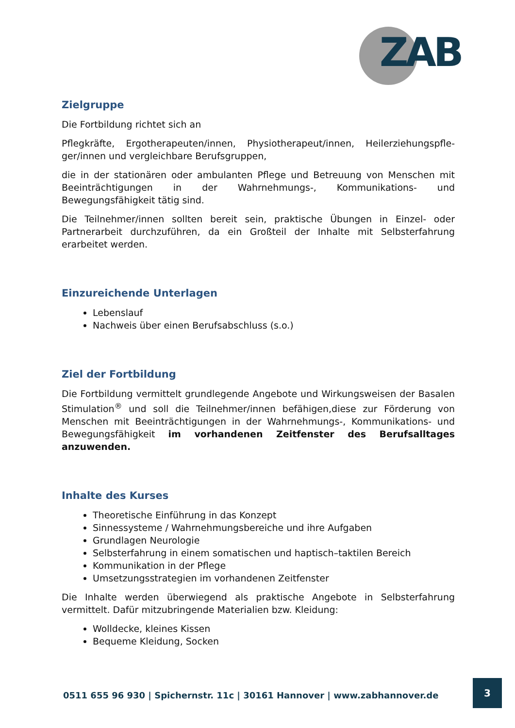ZAB
Zielgruppe
Die Fortbildung richtet sich an
Pflegkräfte, Ergotherapeuten/innen, Physiotherapeut/innen, Heilerziehungspfle-ger/innen und vergleichbare Berufsgruppen,
die in der stationären oder ambulanten Pflege und Betreuung von Menschen mit Beeinträchtigungen in der Wahrnehmungs-, Kommunikations- und Bewegungsfähigkeit tätig sind.
Die Teilnehmer/innen sollten bereit sein, praktische Übungen in Einzel- oder Partnerarbeit durchzuführen, da ein Großteil der Inhalte mit Selbsterfahrung erarbeitet werden.
Einzureichende Unterlagen
Lebenslauf
Nachweis über einen Berufsabschluss (s.o.)
Ziel der Fortbildung
Die Fortbildung vermittelt grundlegende Angebote und Wirkungsweisen der Basalen Stimulation<sup>®</sup> und soll die Teilnehmer/innen befähigen,diese zur Förderung von Menschen mit Beeinträchtigungen in der Wahrnehmungs-, Kommunikations- und Bewegungsfähigkeit im vorhandenen Zeitfenster des Berufsalltages anzuwenden.
Inhalte des Kurses
Theoretische Einführung in das Konzept
Sinnessysteme / Wahrnehmungsbereiche und ihre Aufgaben
Grundlagen Neurologie
Selbsterfahrung in einem somatischen und haptisch–taktilen Bereich
Kommunikation in der Pflege
Umsetzungsstrategien im vorhandenen Zeitfenster
Die Inhalte werden überwiegend als praktische Angebote in Selbsterfahrung vermittelt. Dafür mitzubringende Materialien bzw. Kleidung:
Wolldecke, kleines Kissen
Bequeme Kleidung, Socken
0511 655 96 930 | Spichernstr. 11c | 30161 Hannover | www.zabhannover.de
3